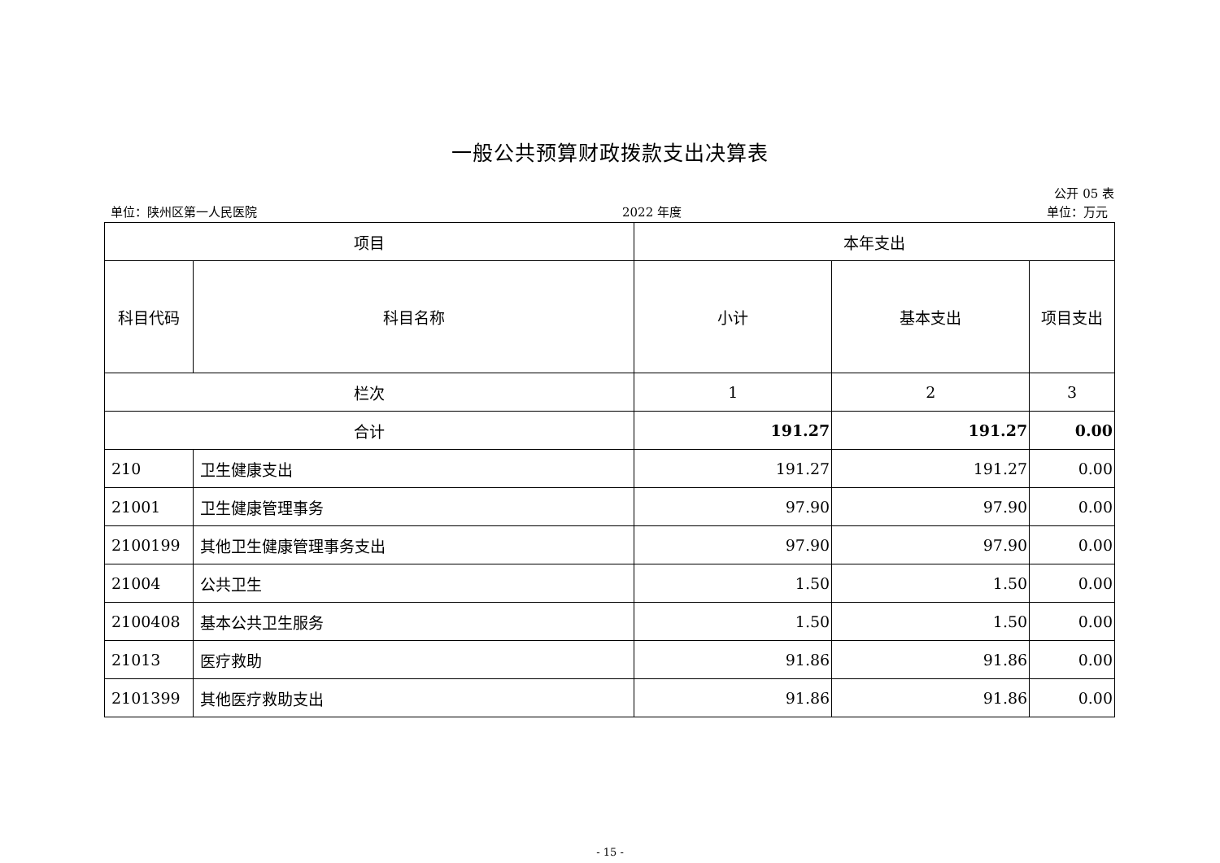一般公共预算财政拨款支出决算表
公开 05 表
单位：陕州区第一人民医院 2022 年度 单位：万元
| 项目 | | 本年支出 | | |
| --- | --- | --- | --- | --- |
| 科目代码 | 科目名称 | 小计 | 基本支出 | 项目支出 |
| 栏次 | | 1 | 2 | 3 |
| 合计 | | 191.27 | 191.27 | 0.00 |
| 210 | 卫生健康支出 | 191.27 | 191.27 | 0.00 |
| 21001 | 卫生健康管理事务 | 97.90 | 97.90 | 0.00 |
| 2100199 | 其他卫生健康管理事务支出 | 97.90 | 97.90 | 0.00 |
| 21004 | 公共卫生 | 1.50 | 1.50 | 0.00 |
| 2100408 | 基本公共卫生服务 | 1.50 | 1.50 | 0.00 |
| 21013 | 医疗救助 | 91.86 | 91.86 | 0.00 |
| 2101399 | 其他医疗救助支出 | 91.86 | 91.86 | 0.00 |
- 15 -